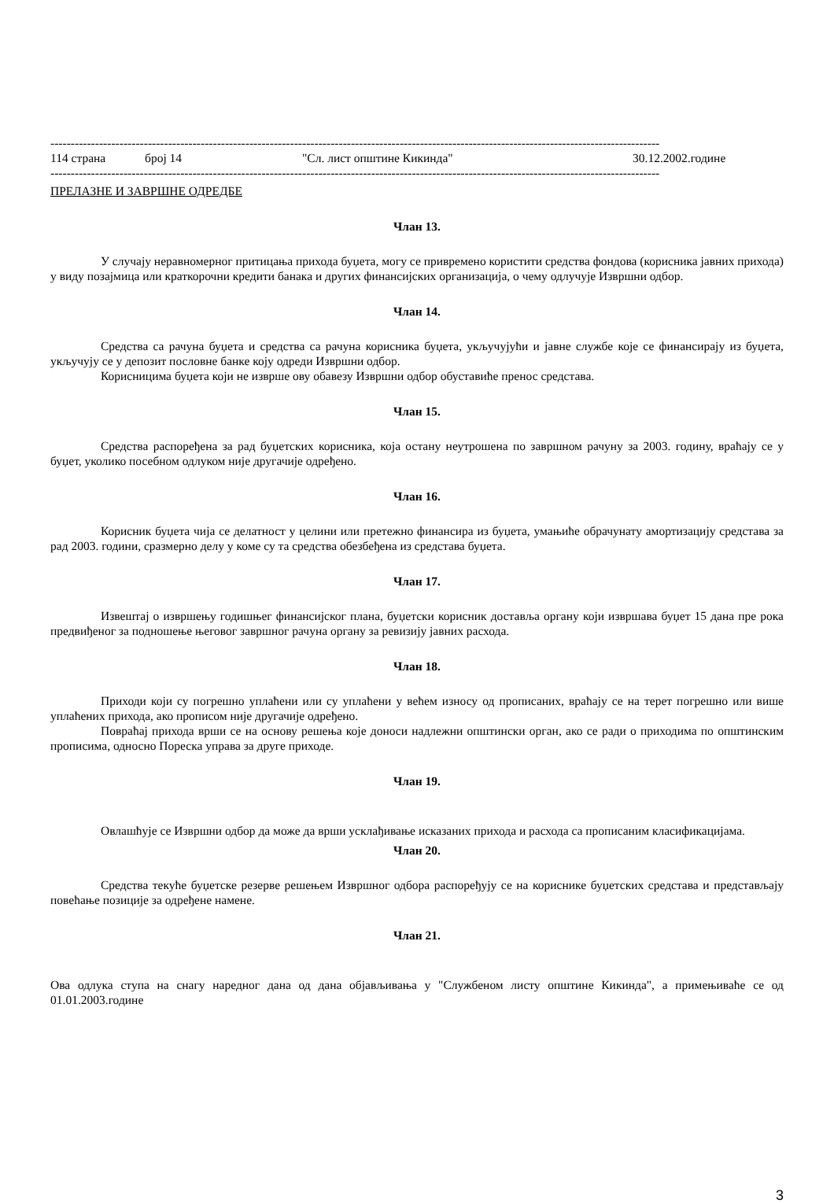------------------------------------------------------------------------------------------------------------------------------------------------------
114 страна број 14 "Сл. лист општине Кикинда" 30.12.2002.године
------------------------------------------------------------------------------------------------------------------------------------------------------
ПРЕЛАЗНЕ И ЗАВРШНЕ ОДРЕДБЕ
Члан 13.
У случају неравномерног притицања прихода буџета, могу се привремено користити средства фондова (корисника јавних прихода) у виду позајмица или краткорочни кредити банака и других финансијских организација, о чему одлучује Извршни одбор.
Члан 14.
Средства са рачуна буџета и средства са рачуна корисника буџета, укључујући и јавне службе које се финансирају из буџета, укључују се у депозит пословне банке коју одреди Извршни одбор.
Корисницима буџета који не изврше ову обавезу Извршни одбор обуставиће пренос средстава.
Члан 15.
Средства распоређена за рад буџетских корисника, која остану неутрошена по завршном рачуну за 2003. годину, враћају се у буџет, уколико посебном одлуком није другачије одређено.
Члан 16.
Корисник буџета чија се делатност у целини или претежно финансира из буџета, умањиће обрачунату амортизацију средстава за рад 2003. години, сразмерно делу у коме су та средства обезбеђена из средстава буџета.
Члан 17.
Извештај о извршењу годишњег финансијског плана, буџетски корисник доставља органу који извршава буџет 15 дана пре рока предвиђеног за подношење његовог завршног рачуна органу за ревизију јавних расхода.
Члан 18.
Приходи који су погрешно уплаћени или су уплаћени у већем износу од прописаних, враћају се на терет погрешно или више уплаћених прихода, ако прописом није другачије одређено.
Повраћај прихода врши се на основу решења које доноси надлежни општински орган, ако се ради о приходима по општинским прописима, односно Пореска управа за друге приходе.
Члан 19.
Овлашћује се Извршни одбор да може да врши усклађивање исказаних прихода и расхода са прописаним класификацијама.
Члан 20.
Средства текуће буџетске резерве решењем Извршног одбора распоређују се на кориснике буџетских средстава и представљају повећање позиције за одређене намене.
Члан 21.
Ова одлука ступа на снагу наредног дана од дана објављивања у "Службеном листу општине Кикинда", а примењиваће се од 01.01.2003.године
3